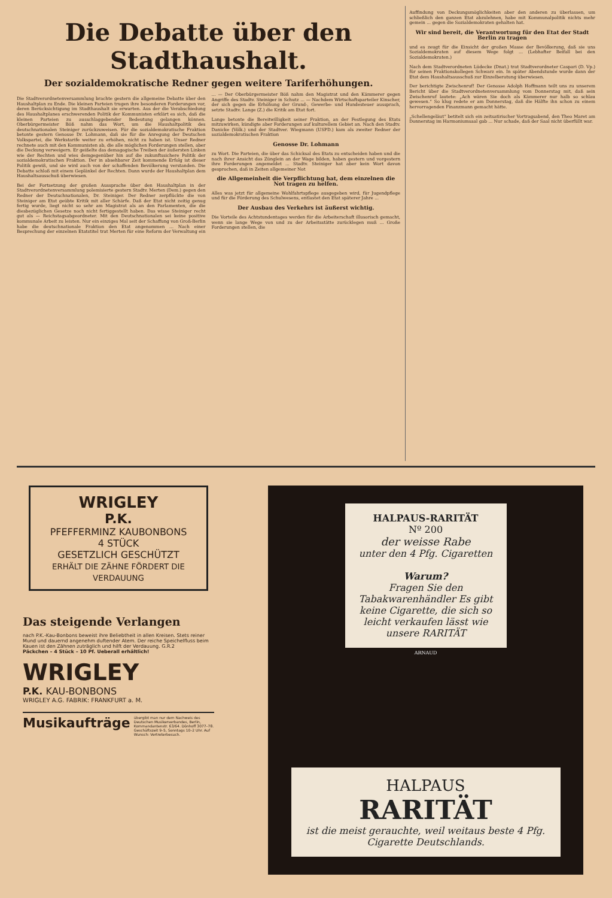Die Debatte über den Stadthaushalt.
Der sozialdemokratische Redner gegen weitere Tariferhöhungen.
Die Stadtverordnetenversammlung brachte gestern die allgemeine Debatte über den Haushaltplan zu Ende. Die kleinen Parteien trugen ihre besonderen Forderungen vor, deren Berücksichtigung im Stadthaushalt sie erwarten. Aus der die Verabschiedung des Haushaltplanes erschwerenden Politik der Kommunisten erklärt es sich, daß die kleinen Parteien zu ausschlaggebender Bedeutung gelangen können. Oberbürgermeister Böß nahm das Wort, um die Haushaltpolitik des deutschnationalen Steiniger zurückzuweisen. Für die sozialdemokratische Fraktion betonte gestern Genosse Dr. Lohmann, daß sie für die Anregung der Deutschen Volkspartei, die Werkstarife weiter zu erhöhen, nicht zu haben ist. Unser Redner rechnete auch mit den Kommunisten ab, die alle möglichen Forderungen stellen, aber die Deckung verweigern. Er geißelte das demagogische Treiben der äußersten Linken wie der Rechten und wies demgegenüber hin auf die zukunftssichere Politik der sozialdemokratischen Fraktion. Der in absehbarer Zeit kommende Erfolg ist dieser Politik gewiß, und sie wird auch von der schaffenden Bevölkerung verstanden. Die Debatte schloß mit einem Geplänkel der Rechten. Dann wurde der Haushaltplan dem Haushaltsausschuß überwiesen.
Bei der Fortsetzung der großen Aussprache über den Haushaltplan in der Stadtverordnetenversammlung polemisierte gestern Stadtv. Merten (Dem.) gegen den Redner der Deutschnationalen, Dr. Steiniger. Der Redner zerpflückte die von Steiniger am Etat geübte Kritik mit aller Schärfe. Daß der Etat nicht zeitig genug fertig wurde, liegt nicht so sehr am Magistrat als an den Parlamenten, die die diesbezüglichen Gesetze noch nicht fertiggestellt haben. Das wisse Steiniger recht gut als — Reichstagsabgeordneter. Mit den Deutschnationalen sei keine positive kommunale Arbeit zu leisten. Nur ein einziges Mal seit der Schaffung von Groß-Berlin habe die deutschnationale Fraktion den Etat angenommen ... Nach einer Besprechung der einzelnen Etatstitel trat Merten für eine Reform der Verwaltung ein ... — Der Oberbürgermeister Böß nahm den Magistrat und den Kämmerer gegen Angriffe des Stadtv. Steiniger in Schutz ... — Nachdem Wirtschaftsparteiler Kinscher, der sich gegen die Erhöhung der Grund-, Gewerbe- und Hundesteuer aussprach, setzte Stadtv. Lange (Z.) die Kritik am Etat fort.
Lange betonte die Bereitwilligkeit seiner Fraktion, an der Festlegung des Etats mitzuwirken, kündigte aber Forderungen auf kulturellem Gebiet an. Nach den Stadtv. Danicke (Völk.) und der Stadtver. Wiegmann (USPD.) kam als zweiter Redner der sozialdemokratischen Fraktion
Genosse Dr. Lohmann
zu Wort. Die Parteien, die über das Schicksal des Etats zu entscheiden haben und die nach ihrer Ansicht das Zünglein an der Wage bilden, haben gestern und vorgestern ihre Forderungen angemeldet ... Stadtv. Steiniger hat aber kein Wort davon gesprochen, daß in Zeiten allgemeiner Not
die Allgemeinheit die Verpflichtung hat, dem einzelnen die Not tragen zu helfen.
Alles was jetzt für allgemeine Wohlfahrtspflege ausgegeben wird, für Jugendpflege und für die Förderung des Schulwesens, entlastet den Etat späterer Jahre ...
Der Ausbau des Verkehrs ist äußerst wichtig.
Die Vorteile des Achtstundentages werden für die Arbeiterschaft illusorisch gemacht, wenn sie lange Wege von und zu der Arbeitsstätte zurücklegen muß ... Große Forderungen stellen, die
Auffindung von Deckungsmöglichkeiten aber den anderen zu überlassen, um schließlich den ganzen Etat abzulehnen, habe mit Kommunalpolitik nichts mehr gemein ... gegen die Sozialdemokraten gehalten hat.
Wir sind bereit, die Verantwortung für den Etat der Stadt Berlin zu tragen
und es zeugt für die Einsicht der großen Masse der Bevölkerung, daß sie uns Sozialdemokraten auf diesem Wege folgt ... (Lebhafter Beifall bei den Sozialdemokraten.)
Nach dem Stadtverordneten Lüdecke (Dnat.) trat Stadtverordneter Caspari (D. Vp.) für seinen Fraktionskollegen Schwarz ein. In später Abendstunde wurde dann der Etat dem Haushaltsausschuß zur Einzelberatung überwiesen.
Der berichtigte Zwischenruf! Der Genosse Adolph Hoffmann teilt uns zu unserem Bericht über die Stadtverordnetenversammlung vom Donnerstag mit, daß sein Zwischenruf lautete: „Ach wären Sie doch als Kämmerer nur halb so schlau gewesen.“ So klug redete er am Donnerstag, daß die Hälfte ihn schon zu einem hervorragenden Finanzmann gemacht hätte.
„Schellengeläut“ betitelt sich ein zeitsatirischer Vortragsabend, den Theo Maret am Donnerstag im Harmoniumsaal gab ... Nur schade, daß der Saal nicht überfüllt war.
WRIGLEY
P.K.
PFEFFERMINZ KAUBONBONS
4 STÜCK
GESETZLICH GESCHÜTZT
ERHÄLT DIE ZÄHNE FÖRDERT DIE VERDAUUNG
Das steigende Verlangen
nach P.K.-Kau-Bonbons beweist ihre Beliebtheit in allen Kreisen. Stets reiner Mund und dauernd angenehm duftender Atem. Der reiche Speichelfluss beim Kauen ist den Zähnen zuträglich und hilft der Verdauung. G.R.2
Päckchen – 4 Stück – 10 Pf. Ueberall erhältlich!
WRIGLEY
P.K. KAU-BONBONS
WRIGLEY A.G. FABRIK: FRANKFURT a. M.
Musikaufträge übergibt man nur dem Nachweis des Deutschen Musikerverbandes, Berlin, Kommandantenstr. 63/64. Dönhoff 3077–78. Geschäftszeit 9–5, Sonntags 10–2 Uhr. Auf Wunsch: Vertreterbesuch.
HALPAUS-RARITÄT
Nº 200
der weisse Rabe
unter den 4 Pfg. Cigaretten
Warum?
Fragen Sie den Tabakwarenhändler Es gibt keine Cigarette, die sich so leicht verkaufen lässt wie unsere RARITÄT
ARNAUD
HALPAUS
RARITÄT
ist die meist gerauchte, weil weitaus beste 4 Pfg. Cigarette Deutschlands.